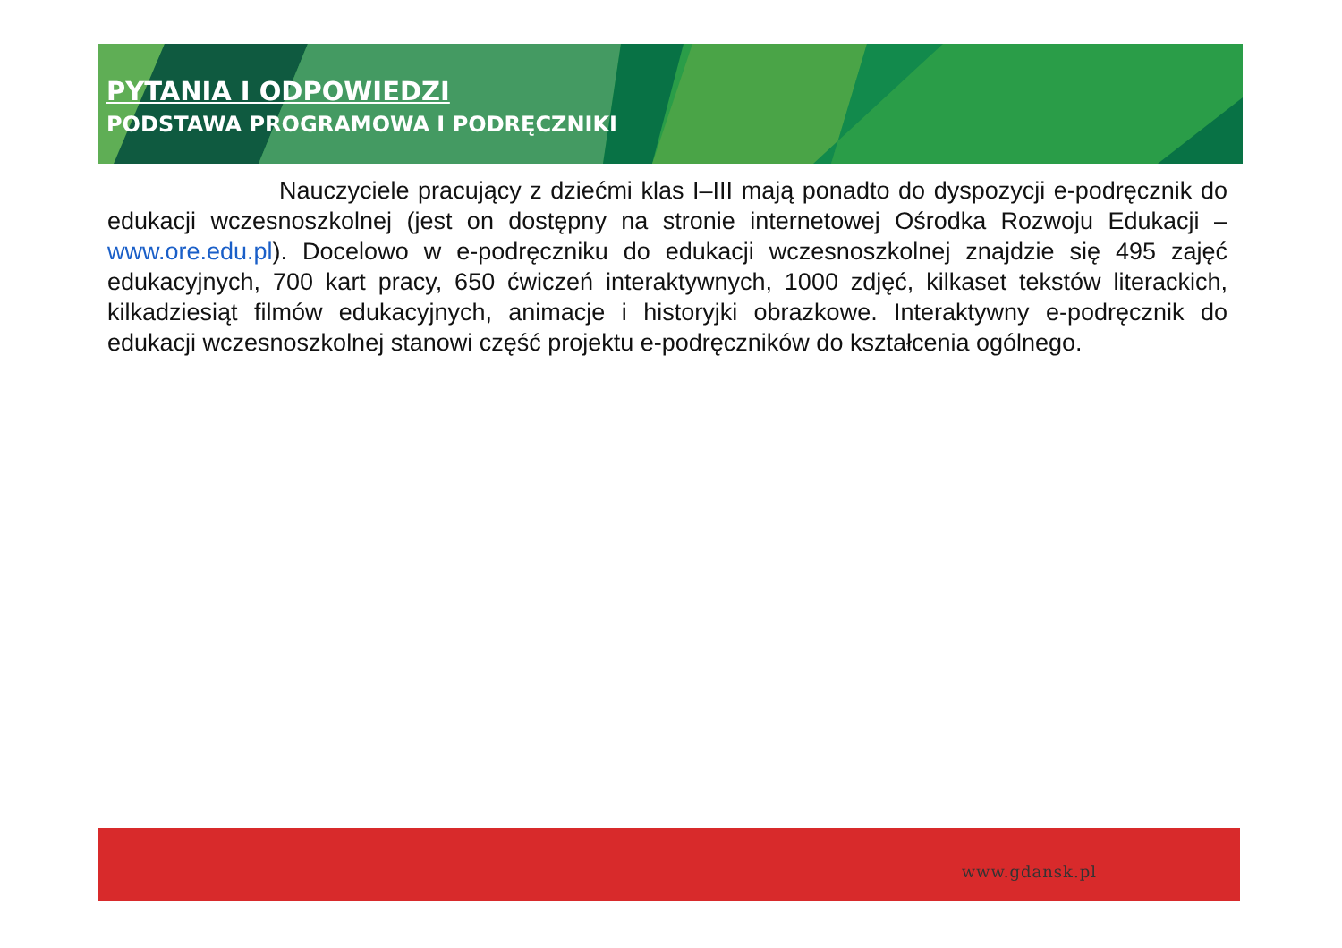PYTANIA I ODPOWIEDZI
PODSTAWA PROGRAMOWA I PODRĘCZNIKI
Nauczyciele pracujący z dziećmi klas I–III mają ponadto do dyspozycji e-podręcznik do edukacji wczesnoszkolnej (jest on dostępny na stronie internetowej Ośrodka Rozwoju Edukacji – www.ore.edu.pl). Docelowo w e-podręczniku do edukacji wczesnoszkolnej znajdzie się 495 zajęć edukacyjnych, 700 kart pracy, 650 ćwiczeń interaktywnych, 1000 zdjęć, kilkaset tekstów literackich, kilkadziesiąt filmów edukacyjnych, animacje i historyjki obrazkowe. Interaktywny e-podręcznik do edukacji wczesnoszkolnej stanowi część projektu e-podręczników do kształcenia ogólnego.
www.gdansk.pl